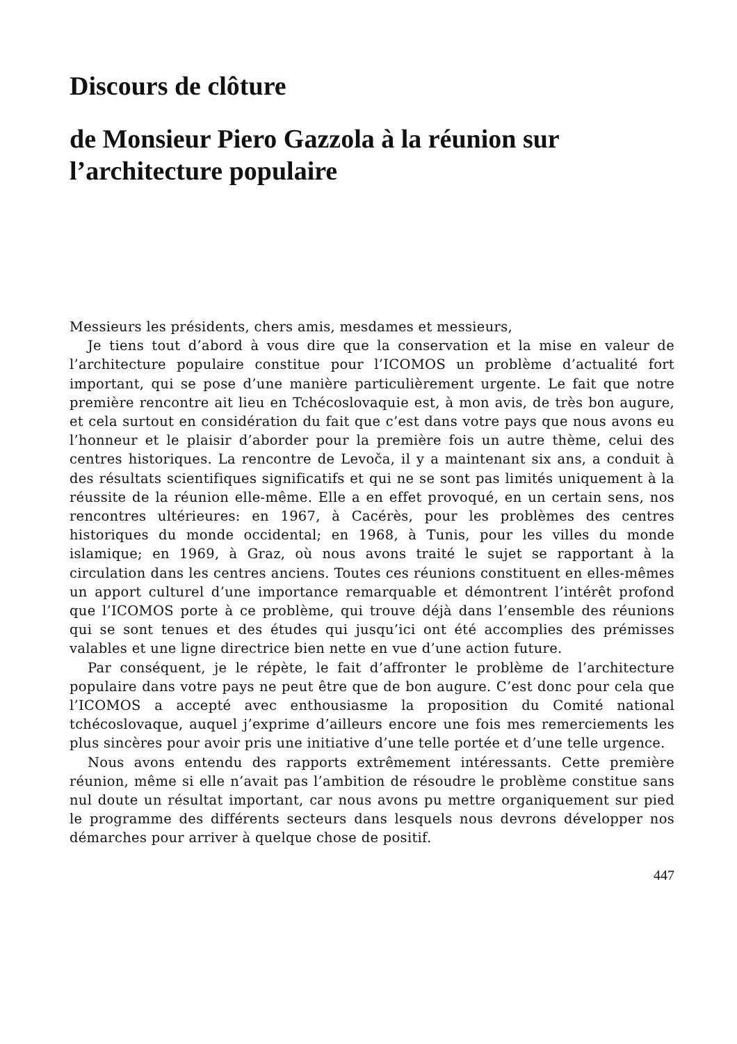Discours de clôture
de Monsieur Piero Gazzola à la réunion sur l’architecture populaire
Messieurs les présidents, chers amis, mesdames et messieurs,
Je tiens tout d’abord à vous dire que la conservation et la mise en valeur de l’architecture populaire constitue pour l’ICOMOS un problème d’actualité fort important, qui se pose d’une manière particulièrement urgente. Le fait que notre première rencontre ait lieu en Tchécoslovaquie est, à mon avis, de très bon augure, et cela surtout en considération du fait que c’est dans votre pays que nous avons eu l’honneur et le plaisir d’aborder pour la première fois un autre thème, celui des centres historiques. La rencontre de Levoča, il y a maintenant six ans, a conduit à des résultats scientifiques significatifs et qui ne se sont pas limités uniquement à la réussite de la réunion elle-même. Elle a en effet provoqué, en un certain sens, nos rencontres ultérieures: en 1967, à Cacérès, pour les problèmes des centres historiques du monde occidental; en 1968, à Tunis, pour les villes du monde islamique; en 1969, à Graz, où nous avons traité le sujet se rapportant à la circulation dans les centres anciens. Toutes ces réunions constituent en elles-mêmes un apport culturel d’une importance remarquable et démontrent l’intérêt profond que l’ICOMOS porte à ce problème, qui trouve déjà dans l’ensemble des réunions qui se sont tenues et des études qui jusqu’ici ont été accomplies des prémisses valables et une ligne directrice bien nette en vue d’une action future.
Par conséquent, je le répète, le fait d’affronter le problème de l’architecture populaire dans votre pays ne peut être que de bon augure. C’est donc pour cela que l’ICOMOS a accepté avec enthousiasme la proposition du Comité national tchécoslovaque, auquel j’exprime d’ailleurs encore une fois mes remerciements les plus sincères pour avoir pris une initiative d’une telle portée et d’une telle urgence.
Nous avons entendu des rapports extrêmement intéressants. Cette première réunion, même si elle n’avait pas l’ambition de résoudre le problème constitue sans nul doute un résultat important, car nous avons pu mettre organiquement sur pied le programme des différents secteurs dans lesquels nous devrons développer nos démarches pour arriver à quelque chose de positif.
447